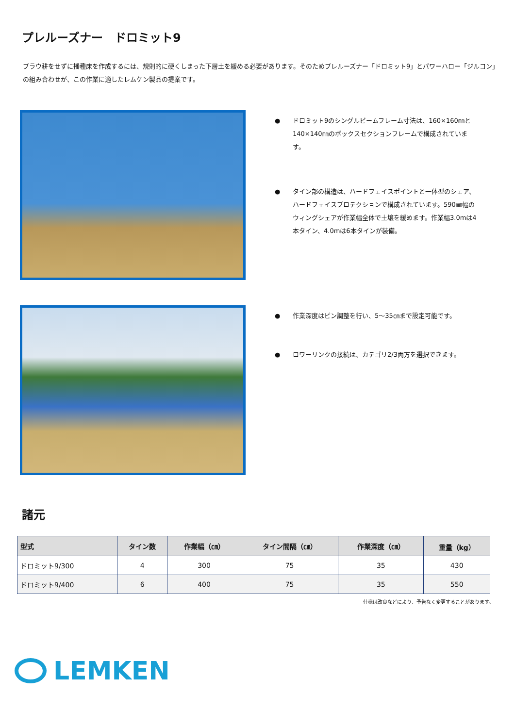プレルーズナー　ドロミット9
プラウ耕をせずに播種床を作成するには、規則的に硬くしまった下層土を緩める必要があります。そのためプレルーズナー「ドロミット9」とパワーハロー「ジルコン」の組み合わせが、この作業に適したレムケン製品の提案です。
● ドロミット9のシングルビームフレーム寸法は、160×160㎜と140×140㎜のボックスセクションフレームで構成されています。
● タイン部の構造は、ハードフェイスポイントと一体型のシェア、ハードフェイスプロテクションで構成されています。590㎜幅のウィングシェアが作業幅全体で土壌を緩めます。作業幅3.0mは4本タイン、4.0mは6本タインが装備。
● 作業深度はピン調整を行い、5～35㎝まで設定可能です。
● ロワーリンクの接続は、カテゴリ2/3両方を選択できます。
諸元
| 型式 | タイン数 | 作業幅（㎝） | タイン間隔（㎝） | 作業深度（㎝） | 重量（kg） |
| --- | --- | --- | --- | --- | --- |
| ドロミット9/300 | 4 | 300 | 75 | 35 | 430 |
| ドロミット9/400 | 6 | 400 | 75 | 35 | 550 |
仕様は改良などにより、予告なく変更することがあります。
LEMKEN